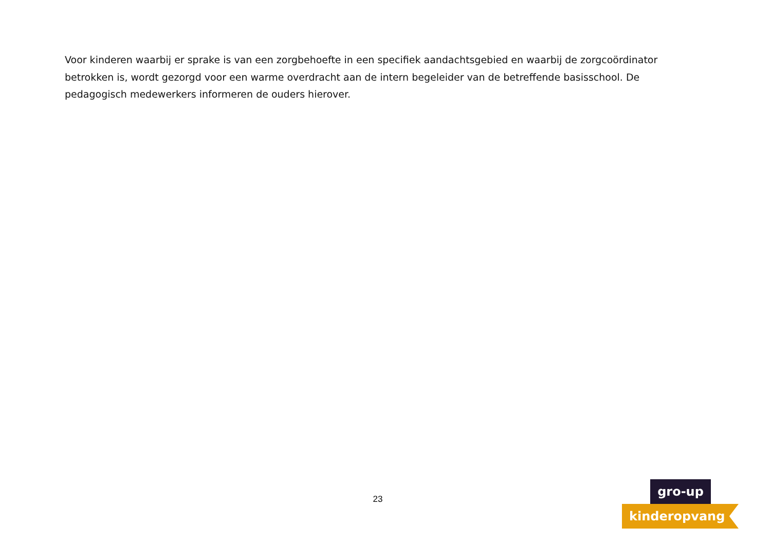Voor kinderen waarbij er sprake is van een zorgbehoefte in een specifiek aandachtsgebied en waarbij de zorgcoördinator betrokken is, wordt gezorgd voor een warme overdracht aan de intern begeleider van de betreffende basisschool. De pedagogisch medewerkers informeren de ouders hierover.
23
gro-up
kinderopvang